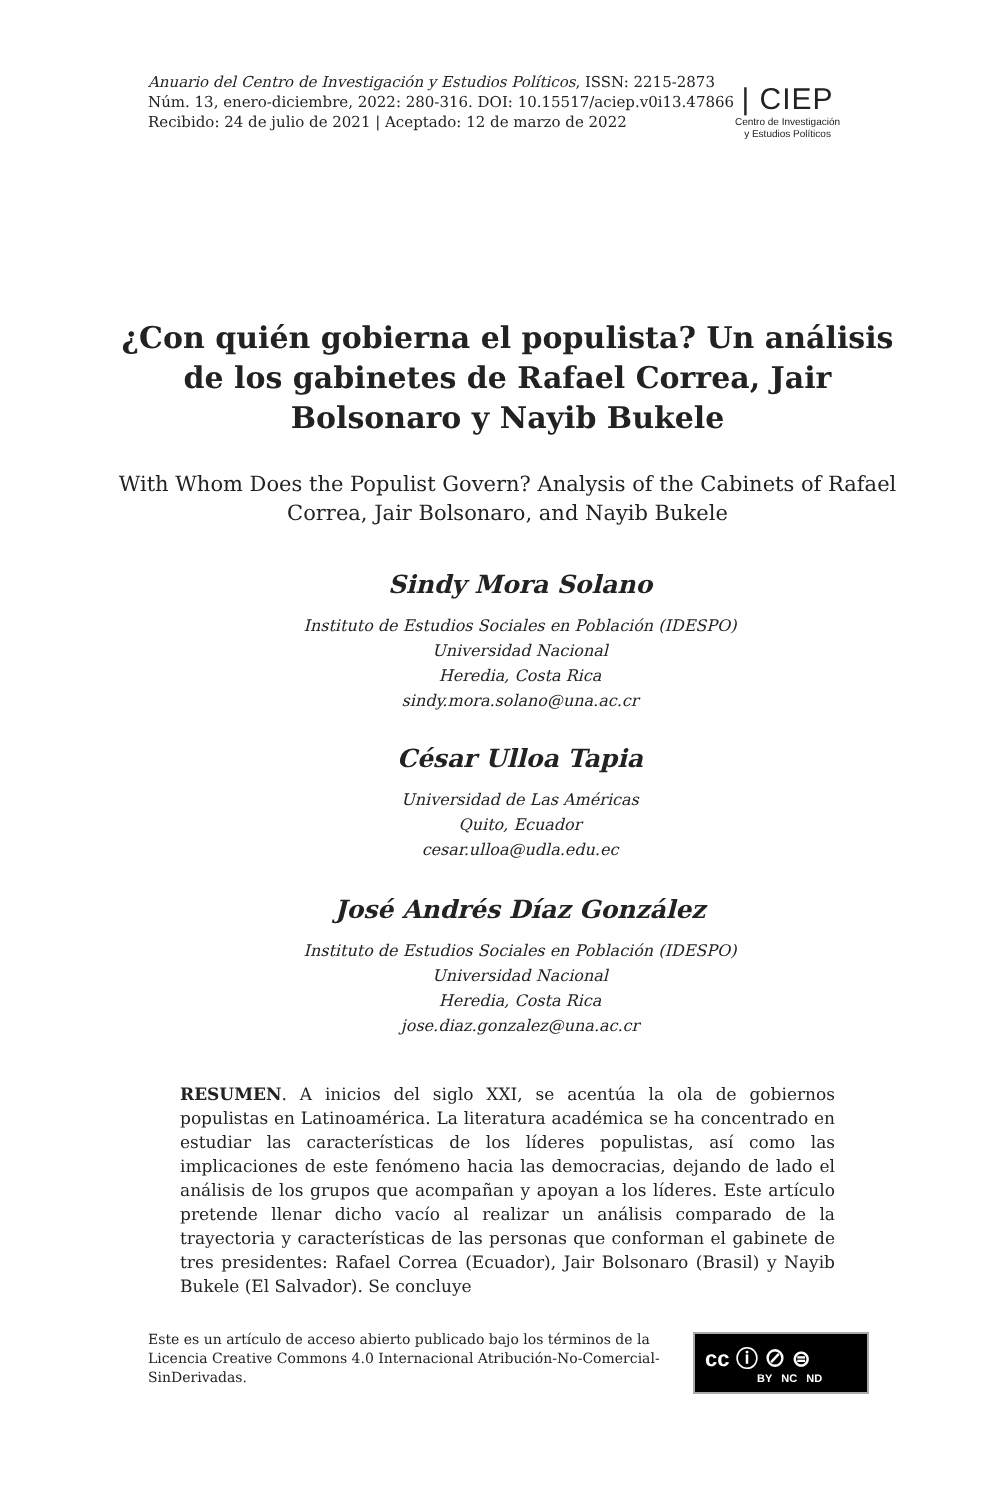Anuario del Centro de Investigación y Estudios Políticos, ISSN: 2215-2873
Núm. 13, enero-diciembre, 2022: 280-316. DOI: 10.15517/aciep.v0i13.47866
Recibido: 24 de julio de 2021 | Aceptado: 12 de marzo de 2022
| CIEP
Centro de Investigación
y Estudios Políticos
¿Con quién gobierna el populista? Un análisis de los gabinetes de Rafael Correa, Jair Bolsonaro y Nayib Bukele
With Whom Does the Populist Govern? Analysis of the Cabinets of Rafael Correa, Jair Bolsonaro, and Nayib Bukele
Sindy Mora Solano
Instituto de Estudios Sociales en Población (IDESPO)
Universidad Nacional
Heredia, Costa Rica
sindy.mora.solano@una.ac.cr
César Ulloa Tapia
Universidad de Las Américas
Quito, Ecuador
cesar.ulloa@udla.edu.ec
José Andrés Díaz González
Instituto de Estudios Sociales en Población (IDESPO)
Universidad Nacional
Heredia, Costa Rica
jose.diaz.gonzalez@una.ac.cr
RESUMEN. A inicios del siglo XXI, se acentúa la ola de gobiernos populistas en Latinoamérica. La literatura académica se ha concentrado en estudiar las características de los líderes populistas, así como las implicaciones de este fenómeno hacia las democracias, dejando de lado el análisis de los grupos que acompañan y apoyan a los líderes. Este artículo pretende llenar dicho vacío al realizar un análisis comparado de la trayectoria y características de las personas que conforman el gabinete de tres presidentes: Rafael Correa (Ecuador), Jair Bolsonaro (Brasil) y Nayib Bukele (El Salvador). Se concluye
Este es un artículo de acceso abierto publicado bajo los términos de la Licencia Creative Commons 4.0 Internacional Atribución-No-Comercial-SinDerivadas.
cc ⓘ ⊘ ⊜
BY NC ND